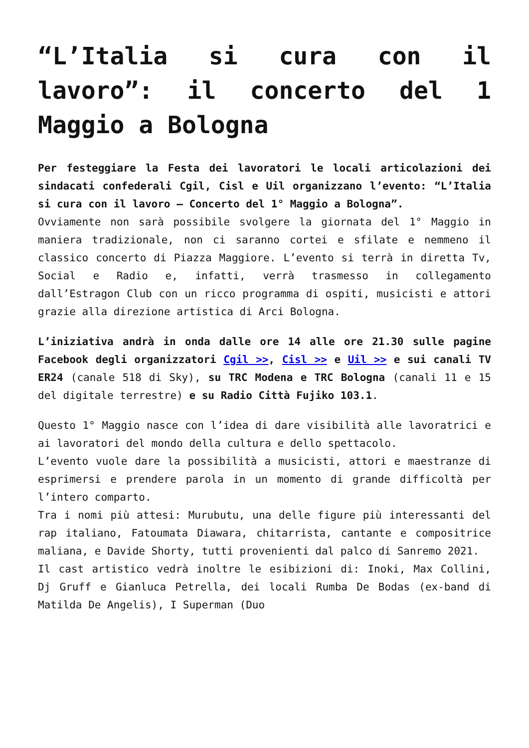“L’Italia si cura con il lavoro”: il concerto del 1 Maggio a Bologna
Per festeggiare la Festa dei lavoratori le locali articolazioni dei sindacati confederali Cgil, Cisl e Uil organizzano l’evento: “L’Italia si cura con il lavoro – Concerto del 1° Maggio a Bologna”.
Ovviamente non sarà possibile svolgere la giornata del 1° Maggio in maniera tradizionale, non ci saranno cortei e sfilate e nemmeno il classico concerto di Piazza Maggiore. L’evento si terrà in diretta Tv, Social e Radio e, infatti, verrà trasmesso in collegamento dall’Estragon Club con un ricco programma di ospiti, musicisti e attori grazie alla direzione artistica di Arci Bologna.
L’iniziativa andrà in onda dalle ore 14 alle ore 21.30 sulle pagine Facebook degli organizzatori Cgil >>, Cisl >> e Uil >> e sui canali TV ER24 (canale 518 di Sky), su TRC Modena e TRC Bologna (canali 11 e 15 del digitale terrestre) e su Radio Città Fujiko 103.1.
Questo 1° Maggio nasce con l’idea di dare visibilità alle lavoratrici e ai lavoratori del mondo della cultura e dello spettacolo.
L’evento vuole dare la possibilità a musicisti, attori e maestranze di esprimersi e prendere parola in un momento di grande difficoltà per l’intero comparto.
Tra i nomi più attesi: Murubutu, una delle figure più interessanti del rap italiano, Fatoumata Diawara, chitarrista, cantante e compositrice maliana, e Davide Shorty, tutti provenienti dal palco di Sanremo 2021.
Il cast artistico vedrà inoltre le esibizioni di: Inoki, Max Collini, Dj Gruff e Gianluca Petrella, dei locali Rumba De Bodas (ex-band di Matilda De Angelis), I Superman (Duo